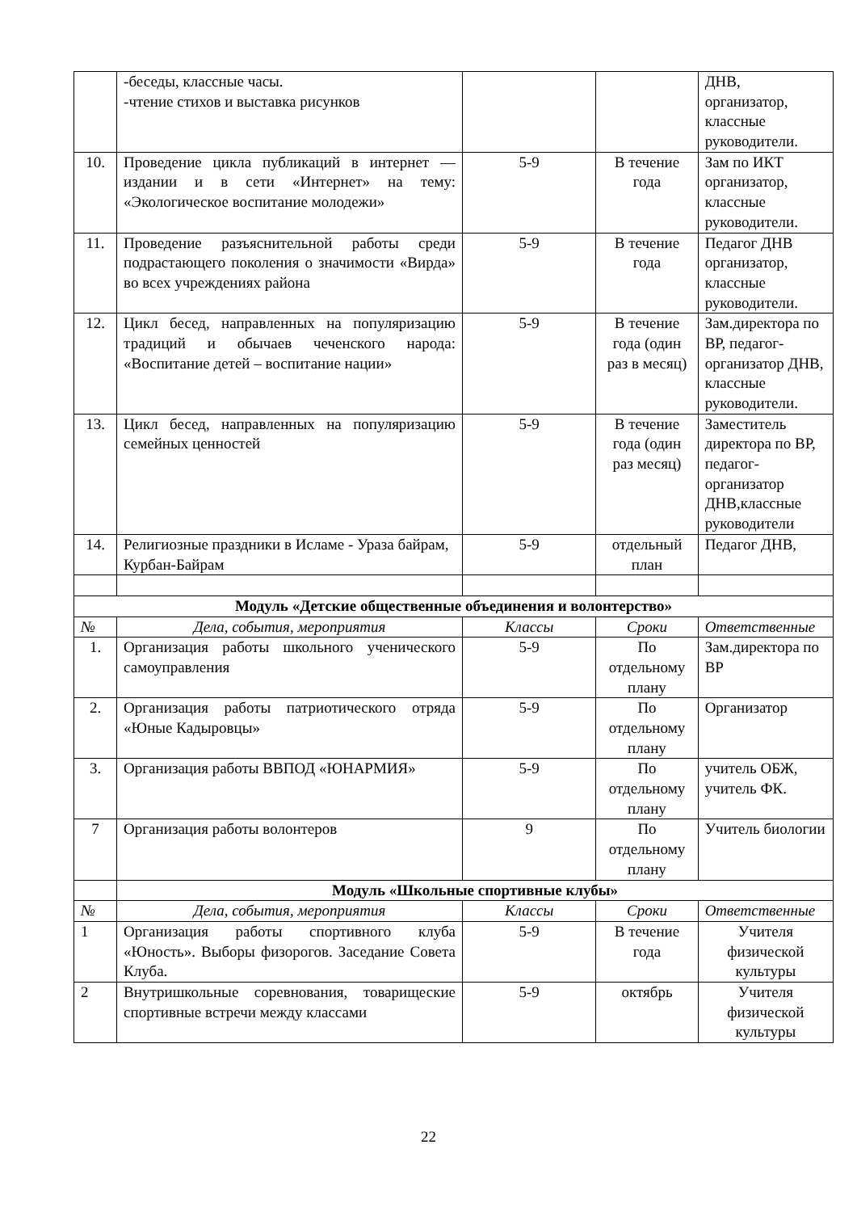| | -беседы, классные часы. -чтение стихов и выставка рисунков | | | ДНВ, организатор, классные руководители. |
| 10. | Проведение цикла публикаций в интернет — издании и в сети «Интернет» на тему: «Экологическое воспитание молодежи» | 5-9 | В течение года | Зам по ИКТ организатор, классные руководители. |
| 11. | Проведение разъяснительной работы среди подрастающего поколения о значимости «Вирда» во всех учреждениях района | 5-9 | В течение года | Педагог ДНВ организатор, классные руководители. |
| 12. | Цикл бесед, направленных на популяризацию традиций и обычаев чеченского народа: «Воспитание детей – воспитание нации» | 5-9 | В течение года (один раз в месяц) | Зам.директора по ВР, педагог-организатор ДНВ, классные руководители. |
| 13. | Цикл бесед, направленных на популяризацию семейных ценностей | 5-9 | В течение года (один раз месяц) | Заместитель директора по ВР, педагог-организатор ДНВ,классные руководители |
| 14. | Религиозные праздники в Исламе - Ураза байрам, Курбан-Байрам | 5-9 | отдельный план | Педагог ДНВ, |
| Модуль «Детские общественные объединения и волонтерство» | | | | |
| № | Дела, события, мероприятия | Классы | Сроки | Ответственные |
| 1. | Организация работы школьного ученического самоуправления | 5-9 | По отдельному плану | Зам.директора по ВР |
| 2. | Организация работы патриотического отряда «Юные Кадыровцы» | 5-9 | По отдельному плану | Организатор |
| 3. | Организация работы ВВПОД «ЮНАРМИЯ» | 5-9 | По отдельному плану | учитель ОБЖ, учитель ФК. |
| 7 | Организация работы волонтеров | 9 | По отдельному плану | Учитель биологии |
| | Модуль «Школьные спортивные клубы» | | | |
| № | Дела, события, мероприятия | Классы | Сроки | Ответственные |
| 1 | Организация работы спортивного клуба «Юность». Выборы физорогов. Заседание Совета Клуба. | 5-9 | В течение года | Учителя физической культуры |
| 2 | Внутришкольные соревнования, товарищеские спортивные встречи между классами | 5-9 | октябрь | Учителя физической культуры |
22